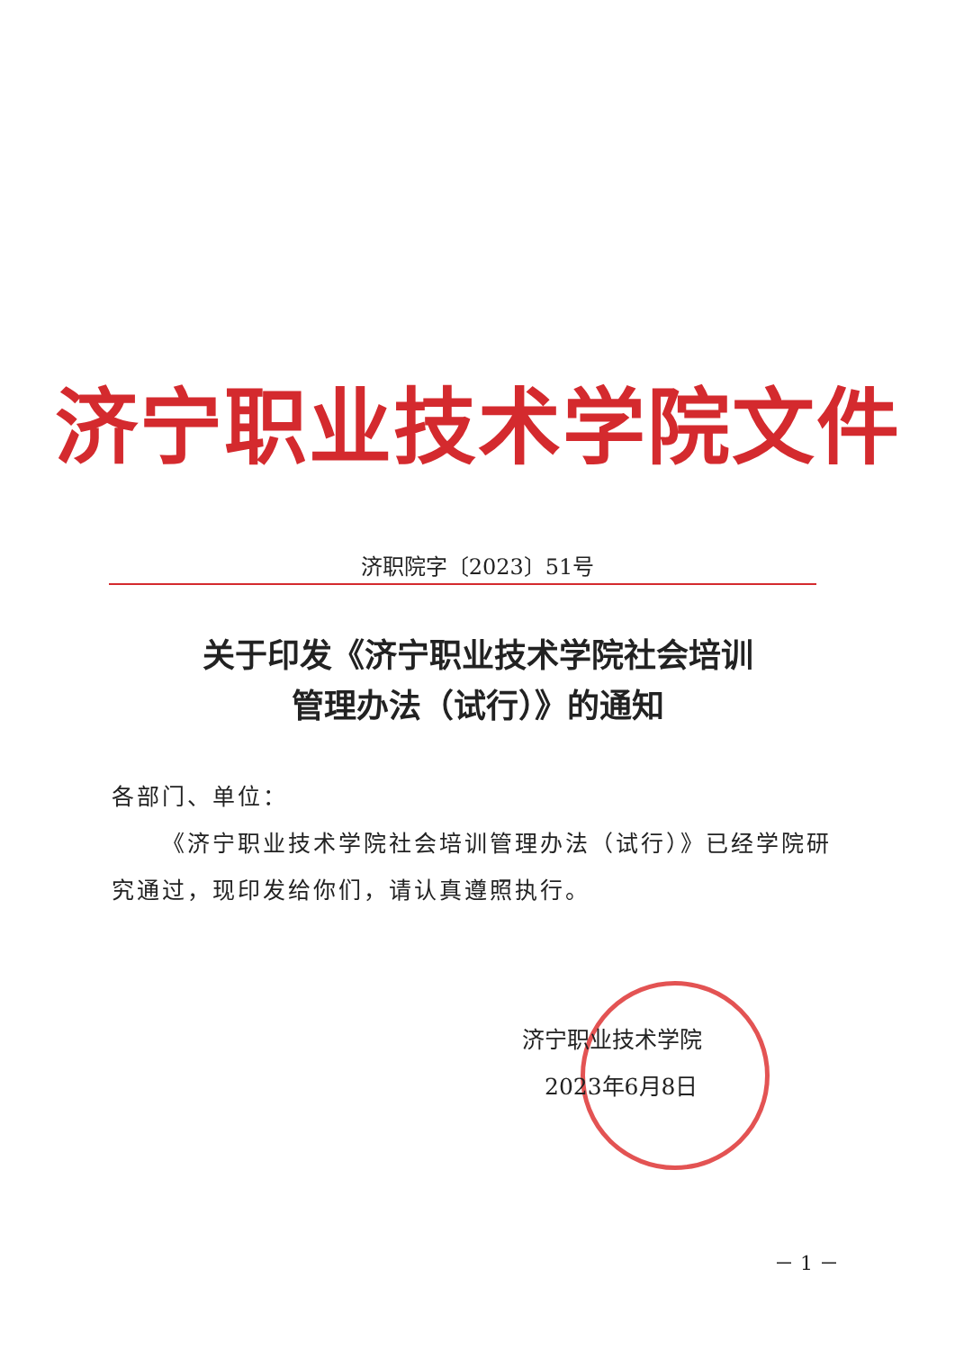济宁职业技术学院文件
济职院字〔2023〕51号
关于印发《济宁职业技术学院社会培训
管理办法（试行）》的通知
各部门、单位：
  《济宁职业技术学院社会培训管理办法（试行）》已经学院研究通过，现印发给你们，请认真遵照执行。
济宁职业技术学院
 2023年6月8日
－ 1 －